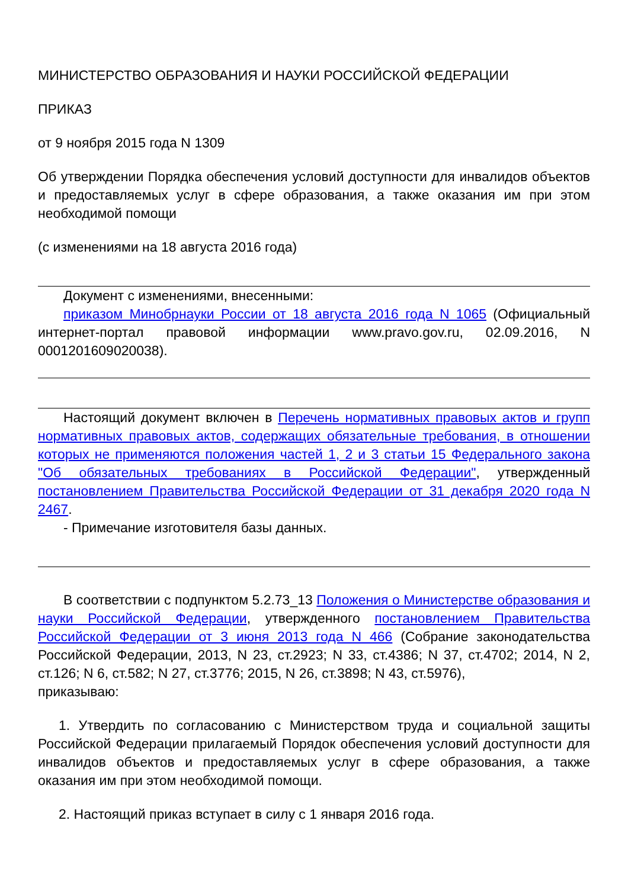МИНИСТЕРСТВО ОБРАЗОВАНИЯ И НАУКИ РОССИЙСКОЙ ФЕДЕРАЦИИ
ПРИКАЗ
от 9 ноября 2015 года N 1309
Об утверждении Порядка обеспечения условий доступности для инвалидов объектов и предоставляемых услуг в сфере образования, а также оказания им при этом необходимой помощи
(с изменениями на 18 августа 2016 года)
Документ с изменениями, внесенными:
приказом Минобрнауки России от 18 августа 2016 года N 1065 (Официальный интернет-портал правовой информации www.pravo.gov.ru, 02.09.2016, N 0001201609020038).
Настоящий документ включен в Перечень нормативных правовых актов и групп нормативных правовых актов, содержащих обязательные требования, в отношении которых не применяются положения частей 1, 2 и 3 статьи 15 Федерального закона "Об обязательных требованиях в Российской Федерации", утвержденный постановлением Правительства Российской Федерации от 31 декабря 2020 года N 2467.
- Примечание изготовителя базы данных.
В соответствии с подпунктом 5.2.73_13 Положения о Министерстве образования и науки Российской Федерации, утвержденного постановлением Правительства Российской Федерации от 3 июня 2013 года N 466 (Собрание законодательства Российской Федерации, 2013, N 23, ст.2923; N 33, ст.4386; N 37, ст.4702; 2014, N 2, ст.126; N 6, ст.582; N 27, ст.3776; 2015, N 26, ст.3898; N 43, ст.5976),
приказываю:
1. Утвердить по согласованию с Министерством труда и социальной защиты Российской Федерации прилагаемый Порядок обеспечения условий доступности для инвалидов объектов и предоставляемых услуг в сфере образования, а также оказания им при этом необходимой помощи.
2. Настоящий приказ вступает в силу с 1 января 2016 года.